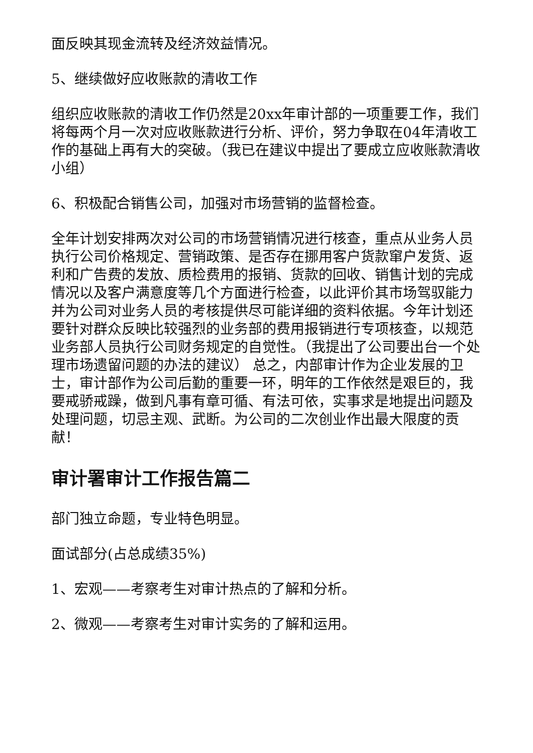面反映其现金流转及经济效益情况。
5、继续做好应收账款的清收工作
组织应收账款的清收工作仍然是20xx年审计部的一项重要工作，我们将每两个月一次对应收账款进行分析、评价，努力争取在04年清收工作的基础上再有大的突破。（我已在建议中提出了要成立应收账款清收小组）
6、积极配合销售公司，加强对市场营销的监督检查。
全年计划安排两次对公司的市场营销情况进行核查，重点从业务人员执行公司价格规定、营销政策、是否存在挪用客户货款窜户发货、返利和广告费的发放、质检费用的报销、货款的回收、销售计划的完成情况以及客户满意度等几个方面进行检查，以此评价其市场驾驭能力并为公司对业务人员的考核提供尽可能详细的资料依据。今年计划还要针对群众反映比较强烈的业务部的费用报销进行专项核查，以规范业务部人员执行公司财务规定的自觉性。（我提出了公司要出台一个处理市场遗留问题的办法的建议） 总之，内部审计作为企业发展的卫士，审计部作为公司后勤的重要一环，明年的工作依然是艰巨的，我要戒骄戒躁，做到凡事有章可循、有法可依，实事求是地提出问题及处理问题，切忌主观、武断。为公司的二次创业作出最大限度的贡献！
审计署审计工作报告篇二
部门独立命题，专业特色明显。
面试部分(占总成绩35%)
1、宏观——考察考生对审计热点的了解和分析。
2、微观——考察考生对审计实务的了解和运用。